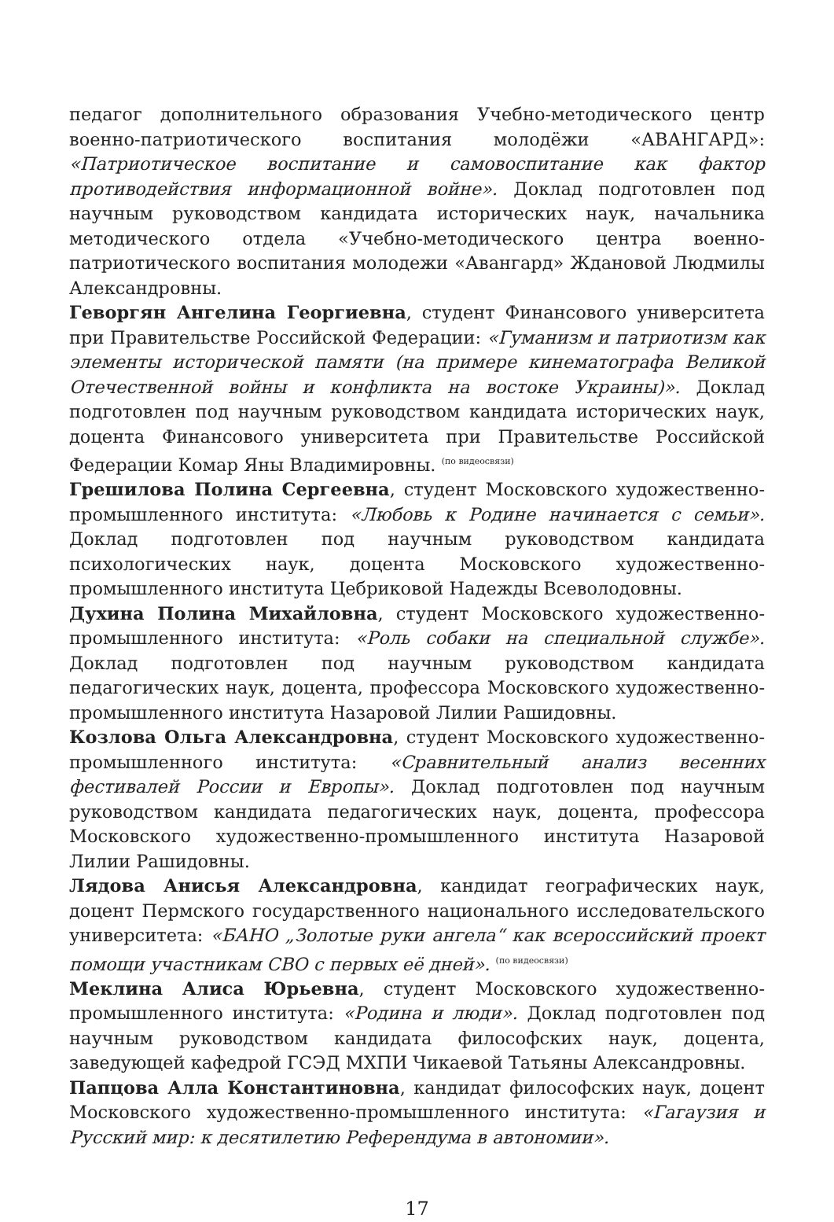педагог дополнительного образования Учебно-методического центр военно-патриотического воспитания молодёжи «АВАНГАРД»: «Патриотическое воспитание и самовоспитание как фактор противодействия информационной войне». Доклад подготовлен под научным руководством кандидата исторических наук, начальника методического отдела «Учебно-методического центра военно-патриотического воспитания молодежи «Авангард» Ждановой Людмилы Александровны.
Геворгян Ангелина Георгиевна, студент Финансового университета при Правительстве Российской Федерации: «Гуманизм и патриотизм как элементы исторической памяти (на примере кинематографа Великой Отечественной войны и конфликта на востоке Украины)». Доклад подготовлен под научным руководством кандидата исторических наук, доцента Финансового университета при Правительстве Российской Федерации Комар Яны Владимировны. <sup>(по видеосвязи)</sup>
Грешилова Полина Сергеевна, студент Московского художественно-промышленного института: «Любовь к Родине начинается с семьи». Доклад подготовлен под научным руководством кандидата психологических наук, доцента Московского художественно-промышленного института Цебриковой Надежды Всеволодовны.
Духина Полина Михайловна, студент Московского художественно-промышленного института: «Роль собаки на специальной службе». Доклад подготовлен под научным руководством кандидата педагогических наук, доцента, профессора Московского художественно-промышленного института Назаровой Лилии Рашидовны.
Козлова Ольга Александровна, студент Московского художественно-промышленного института: «Сравнительный анализ весенних фестивалей России и Европы». Доклад подготовлен под научным руководством кандидата педагогических наук, доцента, профессора Московского художественно-промышленного института Назаровой Лилии Рашидовны.
Лядова Анисья Александровна, кандидат географических наук, доцент Пермского государственного национального исследовательского университета: «БАНО „Золотые руки ангела“ как всероссийский проект помощи участникам СВО с первых её дней». <sup>(по видеосвязи)</sup>
Меклина Алиса Юрьевна, студент Московского художественно-промышленного института: «Родина и люди». Доклад подготовлен под научным руководством кандидата философских наук, доцента, заведующей кафедрой ГСЭД МХПИ Чикаевой Татьяны Александровны.
Папцова Алла Константиновна, кандидат философских наук, доцент Московского художественно-промышленного института: «Гагаузия и Русский мир: к десятилетию Референдума в автономии».
17